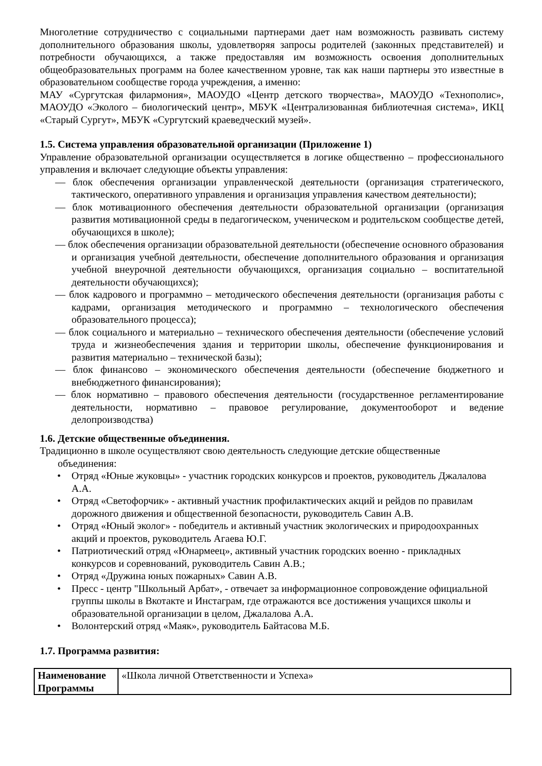Многолетние сотрудничество с социальными партнерами дает нам возможность развивать систему дополнительного образования школы, удовлетворяя запросы родителей (законных представителей) и потребности обучающихся, а также предоставляя им возможность освоения дополнительных общеобразовательных программ на более качественном уровне, так как наши партнеры это известные в образовательном сообществе города учреждения, а именно:
МАУ «Сургутская филармония», МАОУДО «Центр детского творчества», МАОУДО «Технополис», МАОУДО «Эколого – биологический центр», МБУК «Централизованная библиотечная система», ИКЦ «Старый Сургут», МБУК «Сургутский краеведческий музей».
1.5. Система управления образовательной организации (Приложение 1)
Управление образовательной организации осуществляется в логике общественно – профессионального управления и включает следующие объекты управления:
— блок обеспечения организации управленческой деятельности (организация стратегического, тактического, оперативного управления и организация управления качеством деятельности);
— блок мотивационного обеспечения деятельности образовательной организации (организация развития мотивационной среды в педагогическом, ученическом и родительском сообществе детей, обучающихся в школе);
— блок обеспечения организации образовательной деятельности (обеспечение основного образования и организация учебной деятельности, обеспечение дополнительного образования и организация учебной внеурочной деятельности обучающихся, организация социально – воспитательной деятельности обучающихся);
— блок кадрового и программно – методического обеспечения деятельности (организация работы с кадрами, организация методического и программно – технологического обеспечения образовательного процесса);
— блок социального и материально – технического обеспечения деятельности (обеспечение условий труда и жизнеобеспечения здания и территории школы, обеспечение функционирования и развития материально – технической базы);
— блок финансово – экономического обеспечения деятельности (обеспечение бюджетного и внебюджетного финансирования);
— блок нормативно – правового обеспечения деятельности (государственное регламентирование деятельности, нормативно – правовое регулирование, документооборот и ведение делопроизводства)
1.6. Детские общественные объединения.
Традиционно в школе осуществляют свою деятельность следующие детские общественные
объединения:
• Отряд «Юные жуковцы» - участник городских конкурсов и проектов, руководитель Джалалова А.А.
• Отряд «Светофорчик» - активный участник профилактических акций и рейдов по правилам дорожного движения и общественной безопасности, руководитель Савин А.В.
• Отряд «Юный эколог» - победитель и активный участник экологических и природоохранных акций и проектов, руководитель Агаева Ю.Г.
• Патриотический отряд «Юнармеец», активный участник городских военно - прикладных конкурсов и соревнований, руководитель Савин А.В.;
• Отряд «Дружина юных пожарных» Савин А.В.
• Пресс - центр "Школьный Арбат», - отвечает за информационное сопровождение официальной группы школы в Вкотакте и Инстаграм, где отражаются все достижения учащихся школы и образовательной организации в целом, Джалалова А.А.
• Волонтерский отряд «Маяк», руководитель Байтасова М.Б.
1.7. Программа развития:
| Наименование Программы | «Школа личной Ответственности и Успеха» |